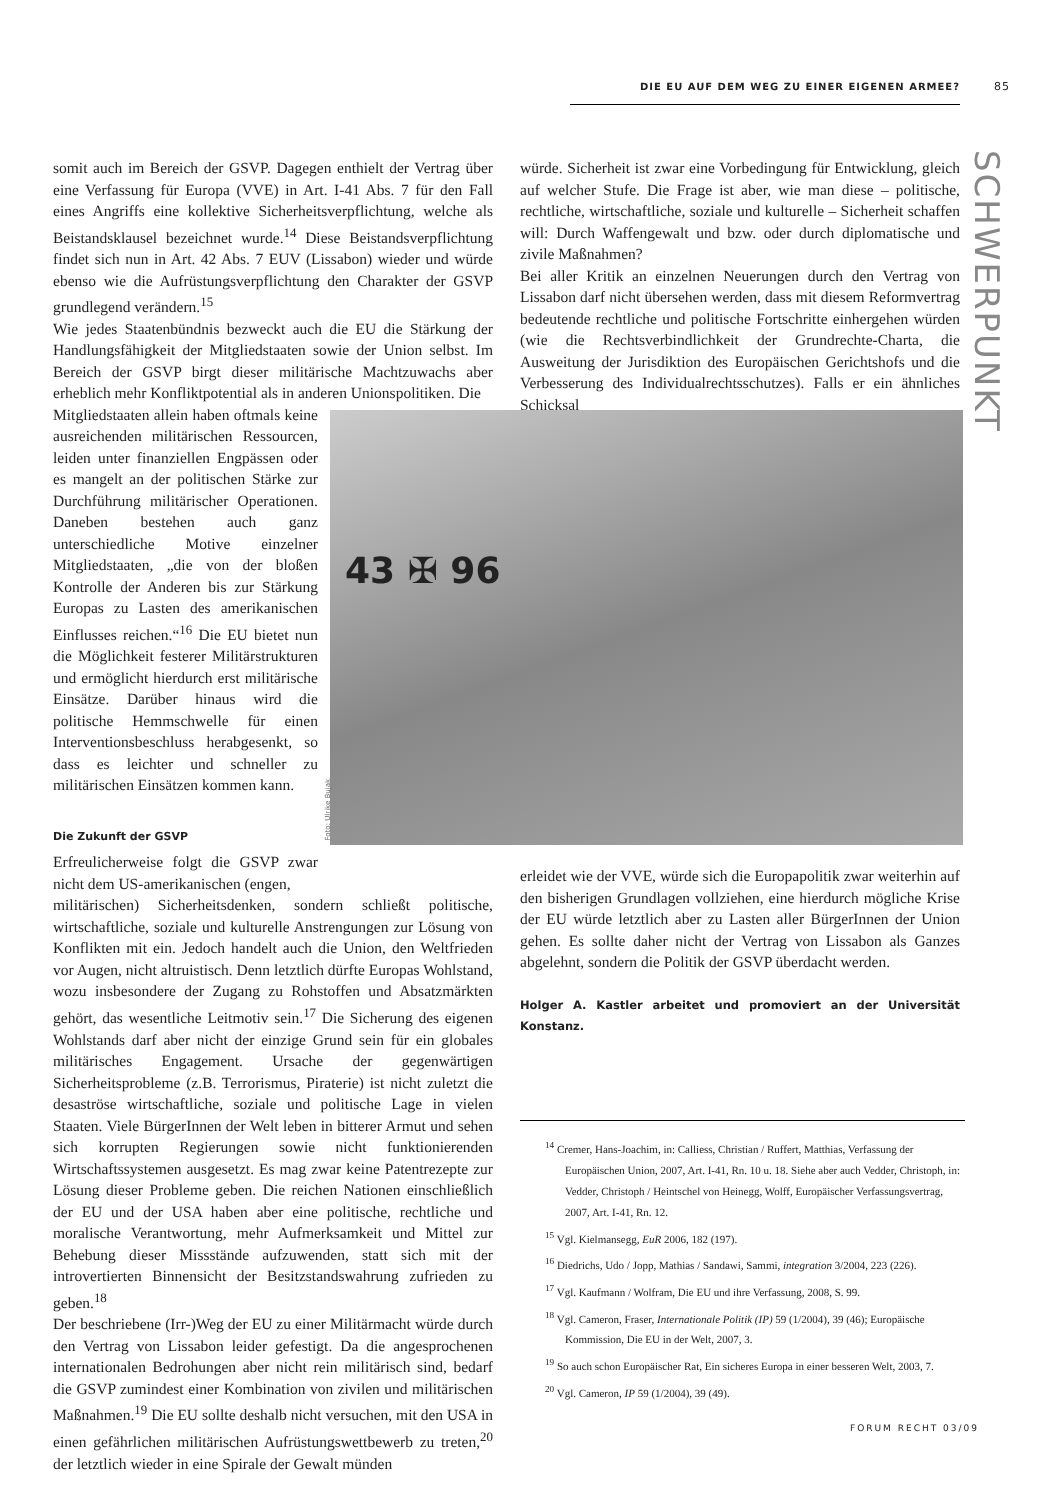DIE EU AUF DEM WEG ZU EINER EIGENEN ARMEE? 85
SCHWERPUNKT
somit auch im Bereich der GSVP. Dagegen enthielt der Vertrag über eine Verfassung für Europa (VVE) in Art. I-41 Abs. 7 für den Fall eines Angriffs eine kollektive Sicherheitsverpflichtung, welche als Beistandsklausel bezeichnet wurde.<sup>14</sup> Diese Beistandsverpflichtung findet sich nun in Art. 42 Abs. 7 EUV (Lissabon) wieder und würde ebenso wie die Aufrüstungsverpflichtung den Charakter der GSVP grundlegend verändern.<sup>15</sup>
Wie jedes Staatenbündnis bezweckt auch die EU die Stärkung der Handlungsfähigkeit der Mitgliedstaaten sowie der Union selbst. Im Bereich der GSVP birgt dieser militärische Machtzuwachs aber erheblich mehr Konfliktpotential als in anderen Unionspolitiken. Die
Mitgliedstaaten allein haben oftmals keine ausreichenden militärischen Ressourcen, leiden unter finanziellen Engpässen oder es mangelt an der politischen Stärke zur Durchführung militärischer Operationen. Daneben bestehen auch ganz unterschiedliche Motive einzelner Mitgliedstaaten, „die von der bloßen Kontrolle der Anderen bis zur Stärkung Europas zu Lasten des amerikanischen Einflusses reichen.“<sup>16</sup> Die EU bietet nun die Möglichkeit festerer Militärstrukturen und ermöglicht hierdurch erst militärische Einsätze. Darüber hinaus wird die politische Hemmschwelle für einen Interventionsbeschluss herabgesenkt, so dass es leichter und schneller zu militärischen Einsätzen kommen kann.
Die Zukunft der GSVP
Erfreulicherweise folgt die GSVP zwar nicht dem US-amerikanischen (engen,
militärischen) Sicherheitsdenken, sondern schließt politische, wirtschaftliche, soziale und kulturelle Anstrengungen zur Lösung von Konflikten mit ein. Jedoch handelt auch die Union, den Weltfrieden vor Augen, nicht altruistisch. Denn letztlich dürfte Europas Wohlstand, wozu insbesondere der Zugang zu Rohstoffen und Absatzmärkten gehört, das wesentliche Leitmotiv sein.<sup>17</sup> Die Sicherung des eigenen Wohlstands darf aber nicht der einzige Grund sein für ein globales militärisches Engagement. Ursache der gegenwärtigen Sicherheitsprobleme (z.B. Terrorismus, Piraterie) ist nicht zuletzt die desaströse wirtschaftliche, soziale und politische Lage in vielen Staaten. Viele BürgerInnen der Welt leben in bitterer Armut und sehen sich korrupten Regierungen sowie nicht funktionierenden Wirtschaftssystemen ausgesetzt. Es mag zwar keine Patentrezepte zur Lösung dieser Probleme geben. Die reichen Nationen einschließlich der EU und der USA haben aber eine politische, rechtliche und moralische Verantwortung, mehr Aufmerksamkeit und Mittel zur Behebung dieser Missstände aufzuwenden, statt sich mit der introvertierten Binnensicht der Besitzstandswahrung zufrieden zu geben.<sup>18</sup>
Der beschriebene (Irr-)Weg der EU zu einer Militärmacht würde durch den Vertrag von Lissabon leider gefestigt. Da die angesprochenen internationalen Bedrohungen aber nicht rein militärisch sind, bedarf die GSVP zumindest einer Kombination von zivilen und militärischen Maßnahmen.<sup>19</sup> Die EU sollte deshalb nicht versuchen, mit den USA in einen gefährlichen militärischen Aufrüstungswettbewerb zu treten,<sup>20</sup> der letztlich wieder in eine Spirale der Gewalt münden
würde. Sicherheit ist zwar eine Vorbedingung für Entwicklung, gleich auf welcher Stufe. Die Frage ist aber, wie man diese – politische, rechtliche, wirtschaftliche, soziale und kulturelle – Sicherheit schaffen will: Durch Waffengewalt und bzw. oder durch diplomatische und zivile Maßnahmen?
Bei aller Kritik an einzelnen Neuerungen durch den Vertrag von Lissabon darf nicht übersehen werden, dass mit diesem Reformvertrag bedeutende rechtliche und politische Fortschritte einhergehen würden (wie die Rechtsverbindlichkeit der Grundrechte-Charta, die Ausweitung der Jurisdiktion des Europäischen Gerichtshofs und die Verbesserung des Individualrechtsschutzes). Falls er ein ähnliches Schicksal
Foto: Ulrike Bujak
43 ✠ 96
erleidet wie der VVE, würde sich die Europapolitik zwar weiterhin auf den bisherigen Grundlagen vollziehen, eine hierdurch mögliche Krise der EU würde letztlich aber zu Lasten aller BürgerInnen der Union gehen. Es sollte daher nicht der Vertrag von Lissabon als Ganzes abgelehnt, sondern die Politik der GSVP überdacht werden.
Holger A. Kastler arbeitet und promoviert an der Universität Konstanz.
<sup>14</sup> Cremer, Hans-Joachim, in: Calliess, Christian / Ruffert, Matthias, Verfassung der Europäischen Union, 2007, Art. I-41, Rn. 10 u. 18. Siehe aber auch Vedder, Christoph, in: Vedder, Christoph / Heintschel von Heinegg, Wolff, Europäischer Verfassungsvertrag, 2007, Art. I-41, Rn. 12.
<sup>15</sup> Vgl. Kielmansegg, EuR 2006, 182 (197).
<sup>16</sup> Diedrichs, Udo / Jopp, Mathias / Sandawi, Sammi, integration 3/2004, 223 (226).
<sup>17</sup> Vgl. Kaufmann / Wolfram, Die EU und ihre Verfassung, 2008, S. 99.
<sup>18</sup> Vgl. Cameron, Fraser, Internationale Politik (IP) 59 (1/2004), 39 (46); Europäische Kommission, Die EU in der Welt, 2007, 3.
<sup>19</sup> So auch schon Europäischer Rat, Ein sicheres Europa in einer besseren Welt, 2003, 7.
<sup>20</sup> Vgl. Cameron, IP 59 (1/2004), 39 (49).
FORUM RECHT 03/09